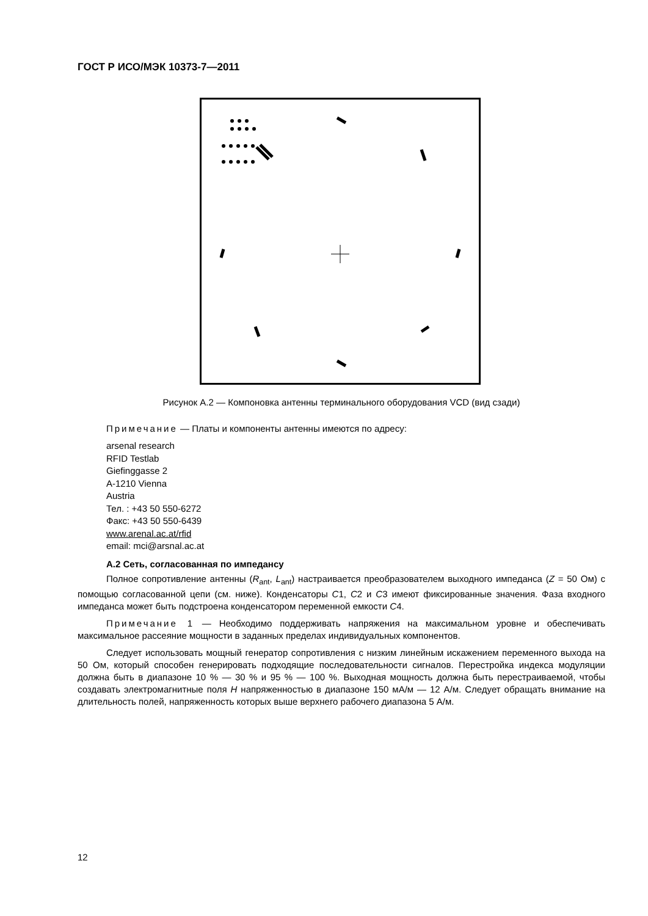ГОСТ Р ИСО/МЭК 10373-7—2011
Рисунок А.2 — Компоновка антенны терминального оборудования VCD (вид сзади)
Примечание — Платы и компоненты антенны имеются по адресу:
arsenal research
RFID Testlab
Giefinggasse 2
A-1210 Vienna
Austria
Тел. : +43 50 550-6272
Факс: +43 50 550-6439
www.arenal.ac.at/rfid
email: mci@arsnal.ac.at
А.2 Сеть, согласованная по импедансу
Полное сопротивление антенны (R<sub>ant</sub>, L<sub>ant</sub>) настраивается преобразователем выходного импеданса (Z = 50 Ом) с помощью согласованной цепи (см. ниже). Конденсаторы C1, C2 и C3 имеют фиксированные значения. Фаза входного импеданса может быть подстроена конденсатором переменной емкости C4.
Примечание 1 — Необходимо поддерживать напряжения на максимальном уровне и обеспечивать максимальное рассеяние мощности в заданных пределах индивидуальных компонентов.
Следует использовать мощный генератор сопротивления с низким линейным искажением переменного выхода на 50 Ом, который способен генерировать подходящие последовательности сигналов. Перестройка индекса модуляции должна быть в диапазоне 10 % — 30 % и 95 % — 100 %. Выходная мощность должна быть перестраиваемой, чтобы создавать электромагнитные поля H напряженностью в диапазоне 150 мА/м — 12 А/м. Следует обращать внимание на длительность полей, напряженность которых выше верхнего рабочего диапазона 5 А/м.
12